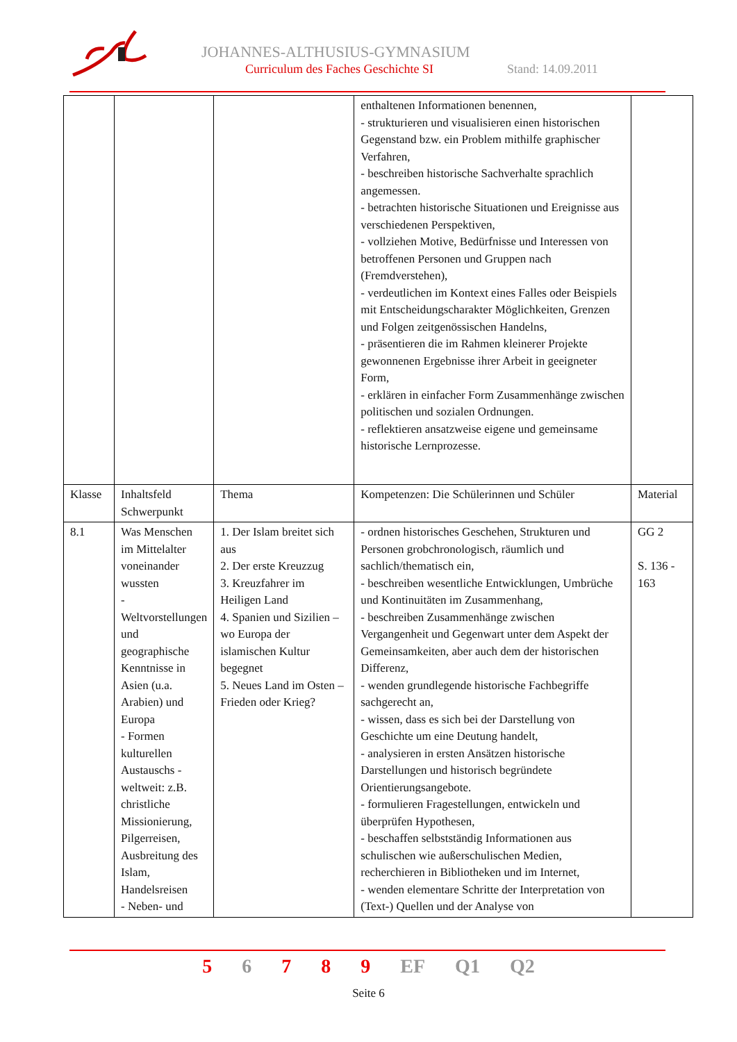JOHANNES-ALTHUSIUS-GYMNASIUM
Curriculum des Faches Geschichte SI
Stand: 14.09.2011
| | | | enthaltenen Informationen benennen, - strukturieren und visualisieren einen historischen Gegenstand bzw. ein Problem mithilfe graphischer Verfahren, - beschreiben historische Sachverhalte sprachlich angemessen. - betrachten historische Situationen und Ereignisse aus verschiedenen Perspektiven, - vollziehen Motive, Bedürfnisse und Interessen von betroffenen Personen und Gruppen nach (Fremdverstehen), - verdeutlichen im Kontext eines Falles oder Beispiels mit Entscheidungscharakter Möglichkeiten, Grenzen und Folgen zeitgenössischen Handelns, - präsentieren die im Rahmen kleinerer Projekte gewonnenen Ergebnisse ihrer Arbeit in geeigneter Form, - erklären in einfacher Form Zusammenhänge zwischen politischen und sozialen Ordnungen. - reflektieren ansatzweise eigene und gemeinsame historische Lernprozesse. | |
| Klasse | Inhaltsfeld Schwerpunkt | Thema | Kompetenzen: Die Schülerinnen und Schüler | Material |
| 8.1 | Was Menschen im Mittelalter voneinander wussten - Weltvorstellungen und geographische Kenntnisse in Asien (u.a. Arabien) und Europa - Formen kulturellen Austauschs - weltweit: z.B. christliche Missionierung, Pilgerreisen, Ausbreitung des Islam, Handelsreisen - Neben- und | 1. Der Islam breitet sich aus 2. Der erste Kreuzzug 3. Kreuzfahrer im Heiligen Land 4. Spanien und Sizilien – wo Europa der islamischen Kultur begegnet 5. Neues Land im Osten – Frieden oder Krieg? | - ordnen historisches Geschehen, Strukturen und Personen grobchronologisch, räumlich und sachlich/thematisch ein, - beschreiben wesentliche Entwicklungen, Umbrüche und Kontinuitäten im Zusammenhang, - beschreiben Zusammenhänge zwischen Vergangenheit und Gegenwart unter dem Aspekt der Gemeinsamkeiten, aber auch dem der historischen Differenz, - wenden grundlegende historische Fachbegriffe sachgerecht an, - wissen, dass es sich bei der Darstellung von Geschichte um eine Deutung handelt, - analysieren in ersten Ansätzen historische Darstellungen und historisch begründete Orientierungsangebote. - formulieren Fragestellungen, entwickeln und überprüfen Hypothesen, - beschaffen selbstständig Informationen aus schulischen wie außerschulischen Medien, recherchieren in Bibliotheken und im Internet, - wenden elementare Schritte der Interpretation von (Text-) Quellen und der Analyse von | GG 2 S. 136 - 163 |
5 6 7 8 9 EF Q1 Q2
Seite 6